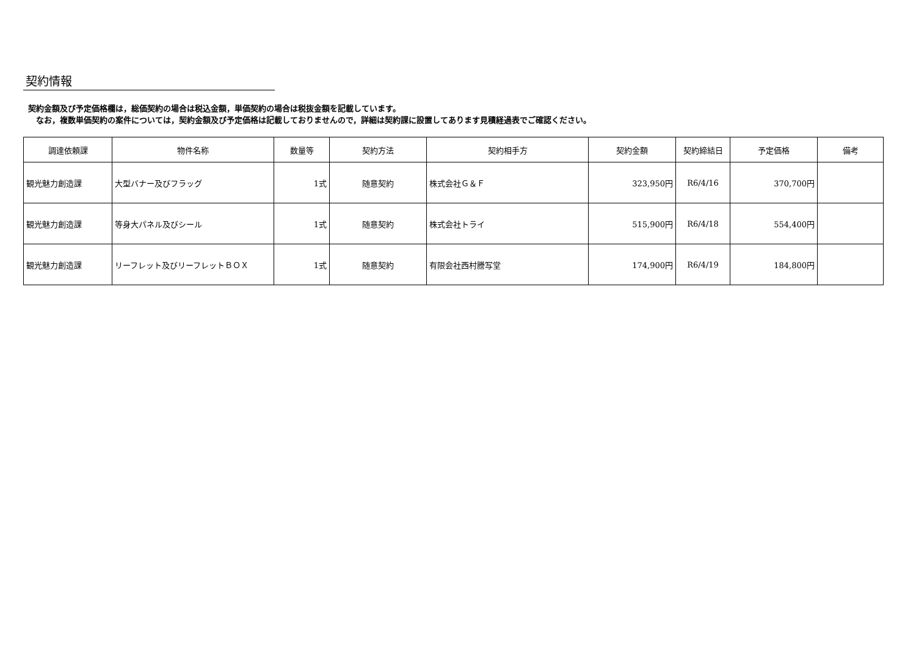契約情報
契約金額及び予定価格欄は，総価契約の場合は税込金額，単価契約の場合は税抜金額を記載しています。
　なお，複数単価契約の案件については，契約金額及び予定価格は記載しておりませんので，詳細は契約課に設置してあります見積経過表でご確認ください。
| 調達依頼課 | 物件名称 | 数量等 | 契約方法 | 契約相手方 | 契約金額 | 契約締結日 | 予定価格 | 備考 |
| --- | --- | --- | --- | --- | --- | --- | --- | --- |
| 観光魅力創造課 | 大型バナー及びフラッグ | 1式 | 随意契約 | 株式会社Ｇ＆Ｆ | 323,950円 | R6/4/16 | 370,700円 | |
| 観光魅力創造課 | 等身大パネル及びシール | 1式 | 随意契約 | 株式会社トライ | 515,900円 | R6/4/18 | 554,400円 | |
| 観光魅力創造課 | リーフレット及びリーフレットＢＯＸ | 1式 | 随意契約 | 有限会社西村謄写堂 | 174,900円 | R6/4/19 | 184,800円 | |